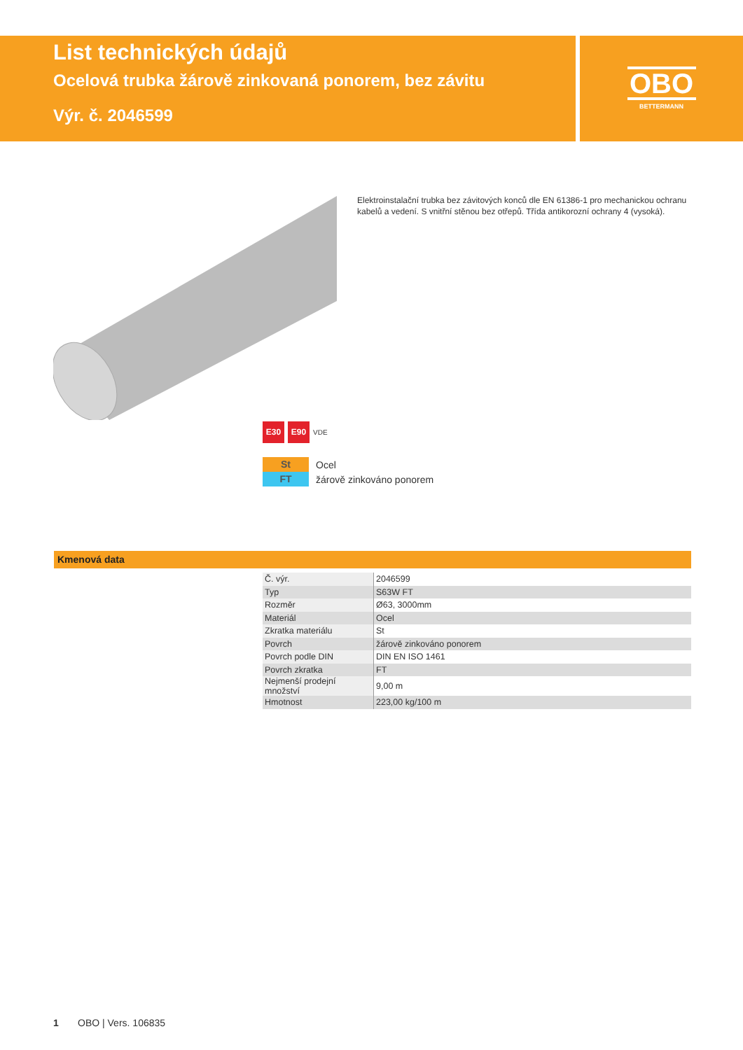List technických údajů
Ocelová trubka žárově zinkovaná ponorem, bez závitu
Výr. č. 2046599
OBO
BETTERMANN
Elektroinstalační trubka bez závitových konců dle EN 61386-1 pro mechanickou ochranu kabelů a vedení. S vnitřní stěnou bez otřepů. Třída antikorozní ochrany 4 (vysoká).
E30 E90
VDE
St Ocel
FT žárově zinkováno ponorem
Kmenová data
| Č. výr. | 2046599 |
| Typ | S63W FT |
| Rozměr | Ø63, 3000mm |
| Materiál | Ocel |
| Zkratka materiálu | St |
| Povrch | žárově zinkováno ponorem |
| Povrch podle DIN | DIN EN ISO 1461 |
| Povrch zkratka | FT |
| Nejmenší prodejní množství | 9,00 m |
| Hmotnost | 223,00 kg/100 m |
1 OBO | Vers. 106835